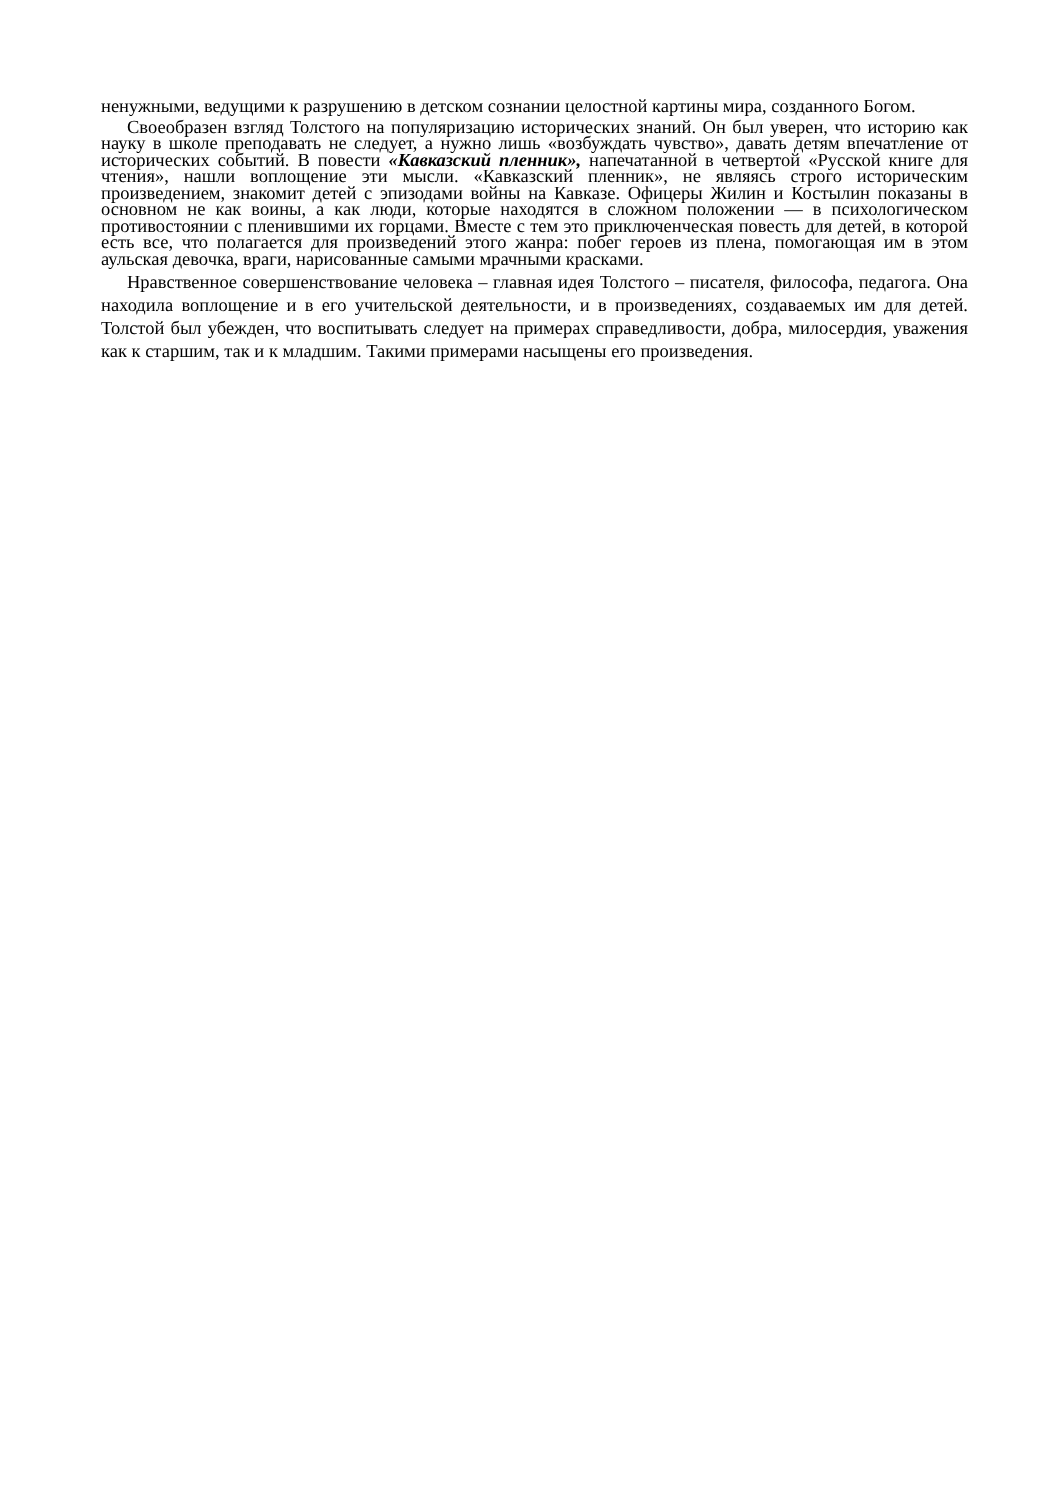ненужными, ведущими к разрушению в детском сознании целостной картины мира, созданного Богом.
Своеобразен взгляд Толстого на популяризацию исторических знаний. Он был уверен, что историю как науку в школе преподавать не следует, а нужно лишь «возбуждать чувство», давать детям впечатление от исторических событий. В повести «Кавказский пленник», напечатанной в четвертой «Русской книге для чтения», нашли воплощение эти мысли. «Кавказский пленник», не являясь строго историческим произведением, знакомит детей с эпизодами войны на Кавказе. Офицеры Жилин и Костылин показаны в основном не как воины, а как люди, которые находятся в сложном положении — в психологическом противостоянии с пленившими их горцами. Вместе с тем это приключенческая повесть для детей, в которой есть все, что полагается для произведений этого жанра: побег героев из плена, помогающая им в этом аульская девочка, враги, нарисованные самыми мрачными красками.
Нравственное совершенствование человека – главная идея Толстого – писателя, философа, педагога. Она находила воплощение и в его учительской деятельности, и в произведениях, создаваемых им для детей. Толстой был убежден, что воспитывать следует на примерах справедливости, добра, милосердия, уважения как к старшим, так и к младшим. Такими примерами насыщены его произведения.